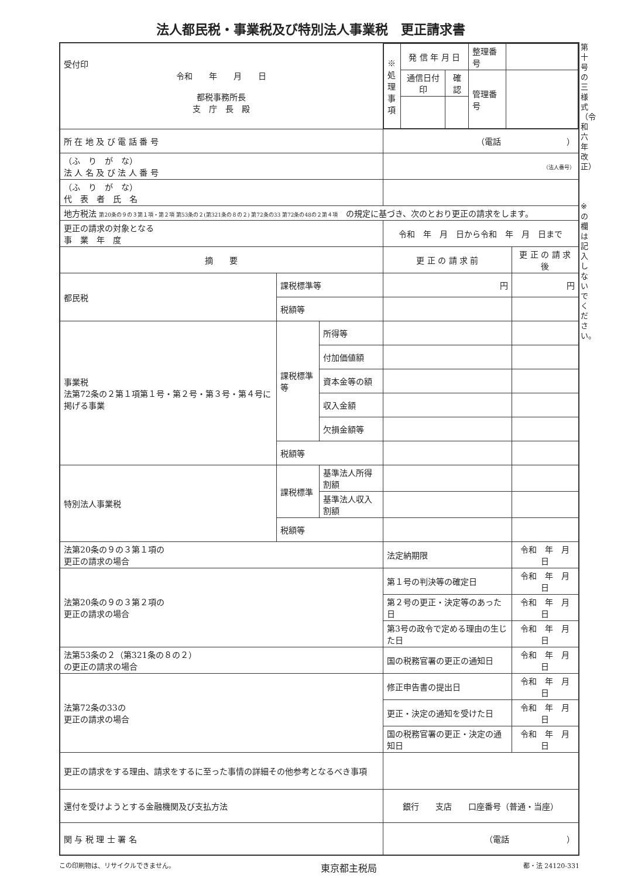法人都民税・事業税及び特別法人事業税　更正請求書
第十号の三様式（令和六年改正）
※の欄は記入しないでください。
| 受付印 令和 年 月 日 都税事務所長 支 庁 長 殿 | | | / ※処理事項 / 発 信 年 月 日 / / 整理番号 / / / / 通信日付印 / 確認 / 管理番号 / / | |
| 所 在 地 及 び 電 話 番 号 | | | （電話 ） | |
| （ふ り が な） 法 人 名 及 び 法 人 番 号 | | | （法人番号） | |
| （ふ り が な） 代 表 者 氏 名 | | | | |
| 地方税法 第20条の９の３第１項・第２項 第53条の２(第321条の８の２) 第72条の33 第72条の48の２第４項 の規定に基づき、次のとおり更正の請求をします。 | | | | |
| 更正の請求の対象となる 事 業 年 度 | | | 令和 年 月 日から令和 年 月 日まで | |
| 摘 要 | | | 更 正 の 請 求 前 | 更 正 の 請 求 後 |
| 都民税 | 課税標準等 | | 円 | 円 |
| | 税額等 | | | |
| 事業税 法第72条の２第１項第１号・第２号・第３号・第４号に掲げる事業 | 課税標準等 | 所得等 | | |
| | | 付加価値額 | | |
| | | 資本金等の額 | | |
| | | 収入金額 | | |
| | | 欠損金額等 | | |
| | 税額等 | | | |
| 特別法人事業税 | 課税標準 | 基準法人所得割額 | | |
| | | 基準法人収入割額 | | |
| | 税額等 | | | |
| 法第20条の９の３第１項の 更正の請求の場合 | | | 法定納期限 | 令和 年 月 日 |
| 法第20条の９の３第２項の 更正の請求の場合 | | | 第１号の判決等の確定日 | 令和 年 月 日 |
| | | | 第２号の更正・決定等のあった日 | 令和 年 月 日 |
| | | | 第3号の政令で定める理由の生じた日 | 令和 年 月 日 |
| 法第53条の２（第321条の８の２） の更正の請求の場合 | | | 国の税務官署の更正の通知日 | 令和 年 月 日 |
| 法第72条の33の 更正の請求の場合 | | | 修正申告書の提出日 | 令和 年 月 日 |
| | | | 更正・決定の通知を受けた日 | 令和 年 月 日 |
| | | | 国の税務官署の更正・決定の通知日 | 令和 年 月 日 |
| 更正の請求をする理由、請求をするに至った事情の詳細その他参考となるべき事項 | | | | |
| 還付を受けようとする金融機関及び支払方法 | | | 銀行 支店 口座番号（普通・当座） | |
| 関 与 税 理 士 署 名 | | | （電話 ） | |
この印刷物は、リサイクルできません。 東京都主税局 都・法 24120-331